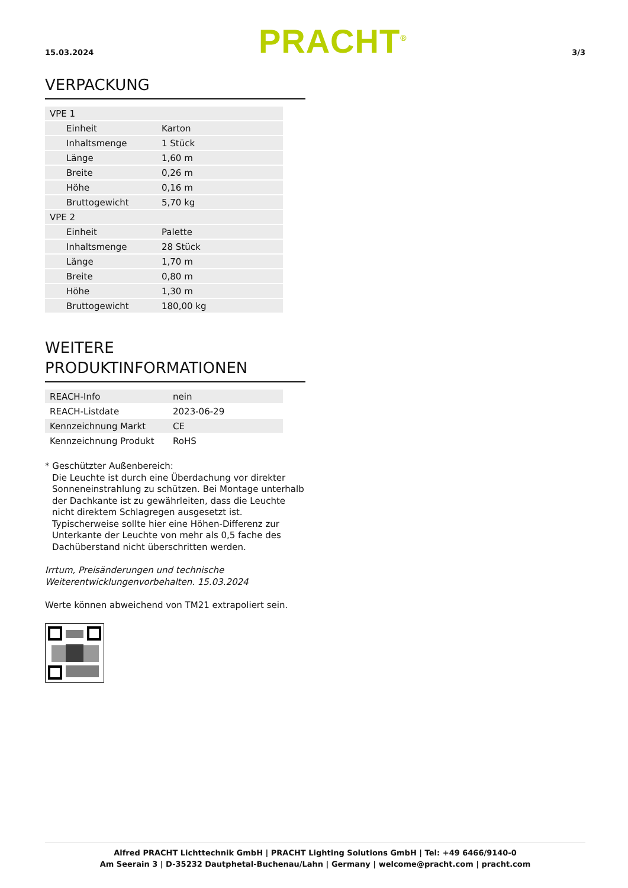15.03.2024 PRACHT<sup>®</sup> 3/3
VERPACKUNG
| VPE 1 | |
| Einheit | Karton |
| Inhaltsmenge | 1 Stück |
| Länge | 1,60 m |
| Breite | 0,26 m |
| Höhe | 0,16 m |
| Bruttogewicht | 5,70 kg |
| VPE 2 | |
| Einheit | Palette |
| Inhaltsmenge | 28 Stück |
| Länge | 1,70 m |
| Breite | 0,80 m |
| Höhe | 1,30 m |
| Bruttogewicht | 180,00 kg |
WEITERE
PRODUKTINFORMATIONEN
| REACH-Info | nein |
| REACH-Listdate | 2023-06-29 |
| Kennzeichnung Markt | CE |
| Kennzeichnung Produkt | RoHS |
* Geschützter Außenbereich:
Die Leuchte ist durch eine Überdachung vor direkter Sonneneinstrahlung zu schützen. Bei Montage unterhalb der Dachkante ist zu gewährleiten, dass die Leuchte nicht direktem Schlagregen ausgesetzt ist. Typischerweise sollte hier eine Höhen-Differenz zur Unterkante der Leuchte von mehr als 0,5 fache des Dachüberstand nicht überschritten werden.
Irrtum, Preisänderungen und technische Weiterentwicklungenvorbehalten. 15.03.2024
Werte können abweichend von TM21 extrapoliert sein.
Alfred PRACHT Lichttechnik GmbH | PRACHT Lighting Solutions GmbH | Tel: +49 6466/9140-0
Am Seerain 3 | D-35232 Dautphetal-Buchenau/Lahn | Germany | welcome@pracht.com | pracht.com